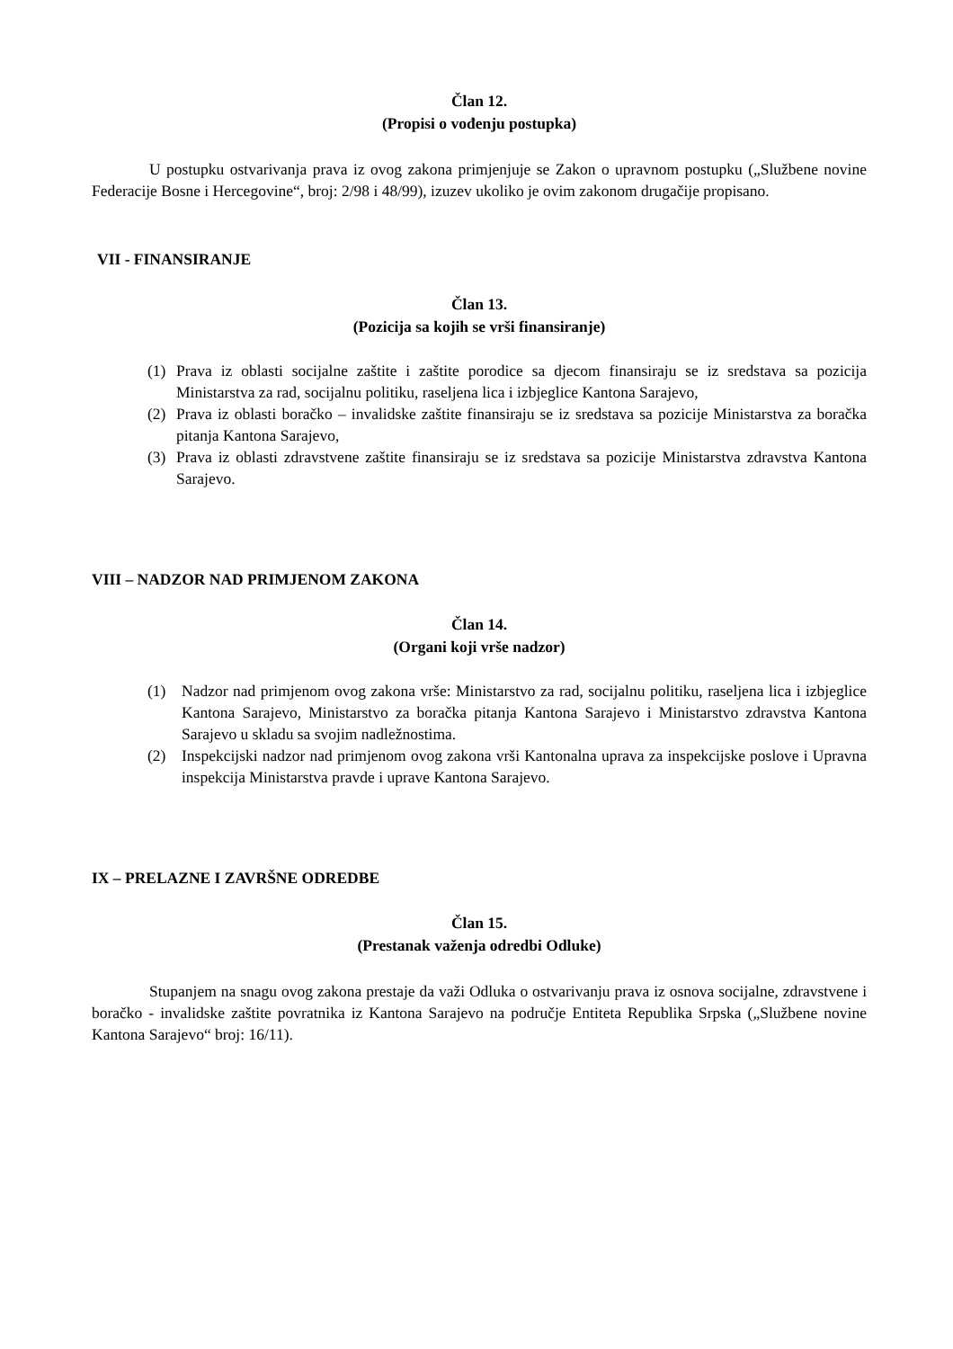Član 12.
(Propisi o vođenju postupka)
U postupku ostvarivanja prava iz ovog zakona primjenjuje se Zakon o upravnom postupku („Službene novine Federacije Bosne i Hercegovine“, broj: 2/98 i 48/99), izuzev ukoliko je ovim zakonom drugačije propisano.
VII - FINANSIRANJE
Član 13.
(Pozicija sa kojih se vrši finansiranje)
(1) Prava iz oblasti socijalne zaštite i zaštite porodice sa djecom finansiraju se iz sredstava sa pozicija Ministarstva za rad, socijalnu politiku, raseljena lica i izbjeglice Kantona Sarajevo,
(2) Prava iz oblasti boračko – invalidske zaštite finansiraju se iz sredstava sa pozicije Ministarstva za boračka pitanja Kantona Sarajevo,
(3) Prava iz oblasti zdravstvene zaštite finansiraju se iz sredstava sa pozicije Ministarstva zdravstva Kantona Sarajevo.
VIII – NADZOR NAD PRIMJENOM ZAKONA
Član 14.
(Organi koji vrše nadzor)
(1) Nadzor nad primjenom ovog zakona vrše: Ministarstvo za rad, socijalnu politiku, raseljena lica i izbjeglice Kantona Sarajevo, Ministarstvo za boračka pitanja Kantona Sarajevo i Ministarstvo zdravstva Kantona Sarajevo u skladu sa svojim nadležnostima.
(2) Inspekcijski nadzor nad primjenom ovog zakona vrši Kantonalna uprava za inspekcijske poslove i Upravna inspekcija Ministarstva pravde i uprave Kantona Sarajevo.
IX – PRELAZNE I ZAVRŠNE ODREDBE
Član 15.
(Prestanak važenja odredbi Odluke)
Stupanjem na snagu ovog zakona prestaje da važi Odluka o ostvarivanju prava iz osnova socijalne, zdravstvene i boračko - invalidske zaštite povratnika iz Kantona Sarajevo na područje Entiteta Republika Srpska („Službene novine Kantona Sarajevo“ broj: 16/11).